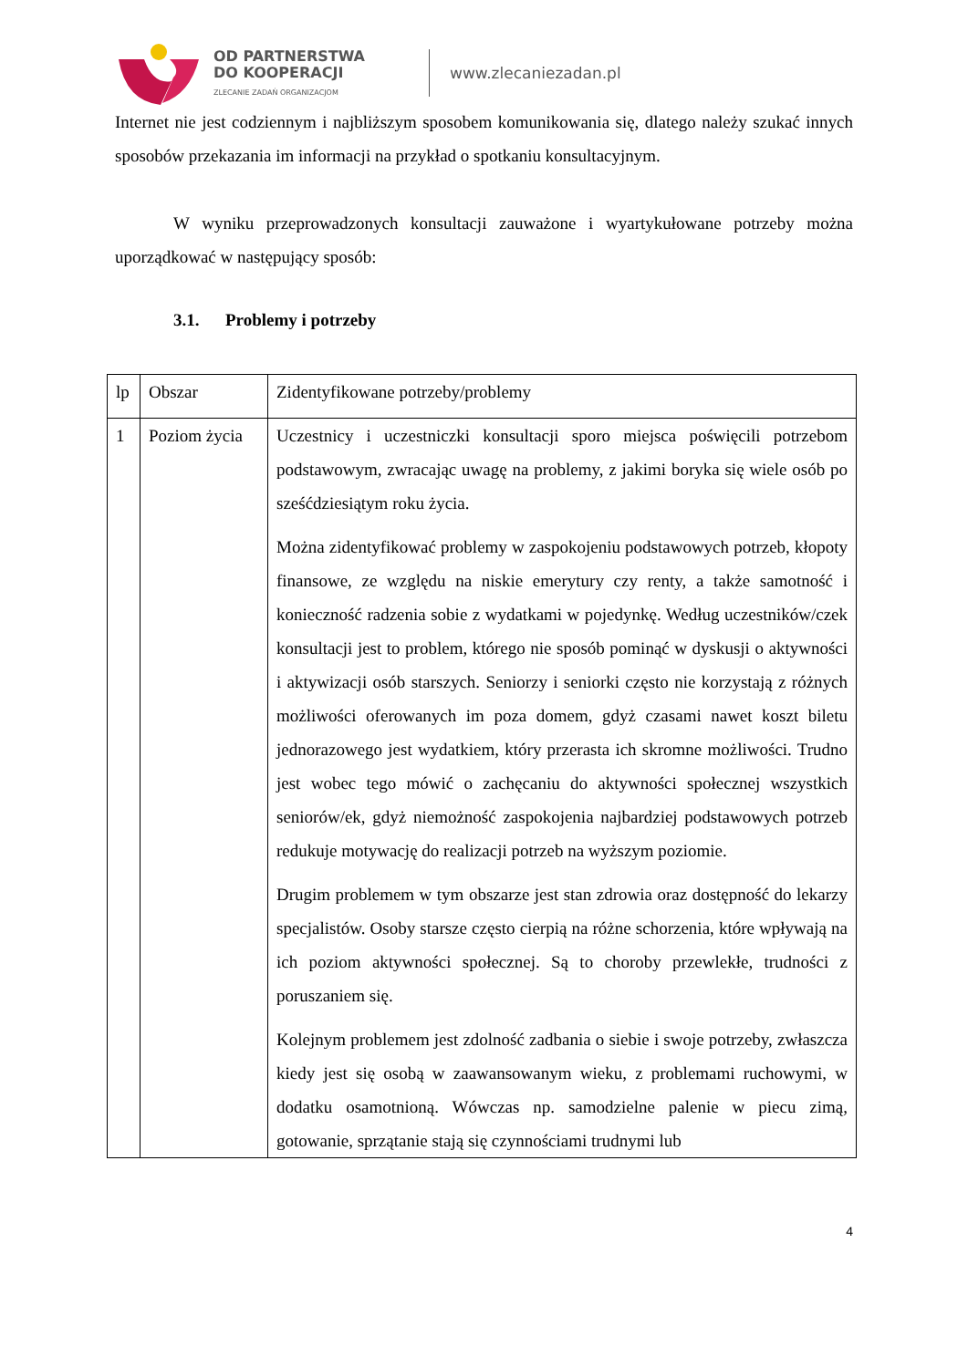OD PARTNERSTWA
DO KOOPERACJI
ZLECANIE ZADAŃ ORGANIZACJOM
www.zlecaniezadan.pl
Internet nie jest codziennym i najbliższym sposobem komunikowania się, dlatego należy szukać innych sposobów przekazania im informacji na przykład o spotkaniu konsultacyjnym.
W wyniku przeprowadzonych konsultacji zauważone i wyartykułowane potrzeby można uporządkować w następujący sposób:
3.1. Problemy i potrzeby
| lp | Obszar | Zidentyfikowane potrzeby/problemy |
| 1 | Poziom życia | Uczestnicy i uczestniczki konsultacji sporo miejsca poświęcili potrzebom podstawowym, zwracając uwagę na problemy, z jakimi boryka się wiele osób po sześćdziesiątym roku życia. Można zidentyfikować problemy w zaspokojeniu podstawowych potrzeb, kłopoty finansowe, ze względu na niskie emerytury czy renty, a także samotność i konieczność radzenia sobie z wydatkami w pojedynkę. Według uczestników/czek konsultacji jest to problem, którego nie sposób pominąć w dyskusji o aktywności i aktywizacji osób starszych. Seniorzy i seniorki często nie korzystają z różnych możliwości oferowanych im poza domem, gdyż czasami nawet koszt biletu jednorazowego jest wydatkiem, który przerasta ich skromne możliwości. Trudno jest wobec tego mówić o zachęcaniu do aktywności społecznej wszystkich seniorów/ek, gdyż niemożność zaspokojenia najbardziej podstawowych potrzeb redukuje motywację do realizacji potrzeb na wyższym poziomie. Drugim problemem w tym obszarze jest stan zdrowia oraz dostępność do lekarzy specjalistów. Osoby starsze często cierpią na różne schorzenia, które wpływają na ich poziom aktywności społecznej. Są to choroby przewlekłe, trudności z poruszaniem się. Kolejnym problemem jest zdolność zadbania o siebie i swoje potrzeby, zwłaszcza kiedy jest się osobą w zaawansowanym wieku, z problemami ruchowymi, w dodatku osamotnioną. Wówczas np. samodzielne palenie w piecu zimą, gotowanie, sprzątanie stają się czynnościami trudnymi lub |
4